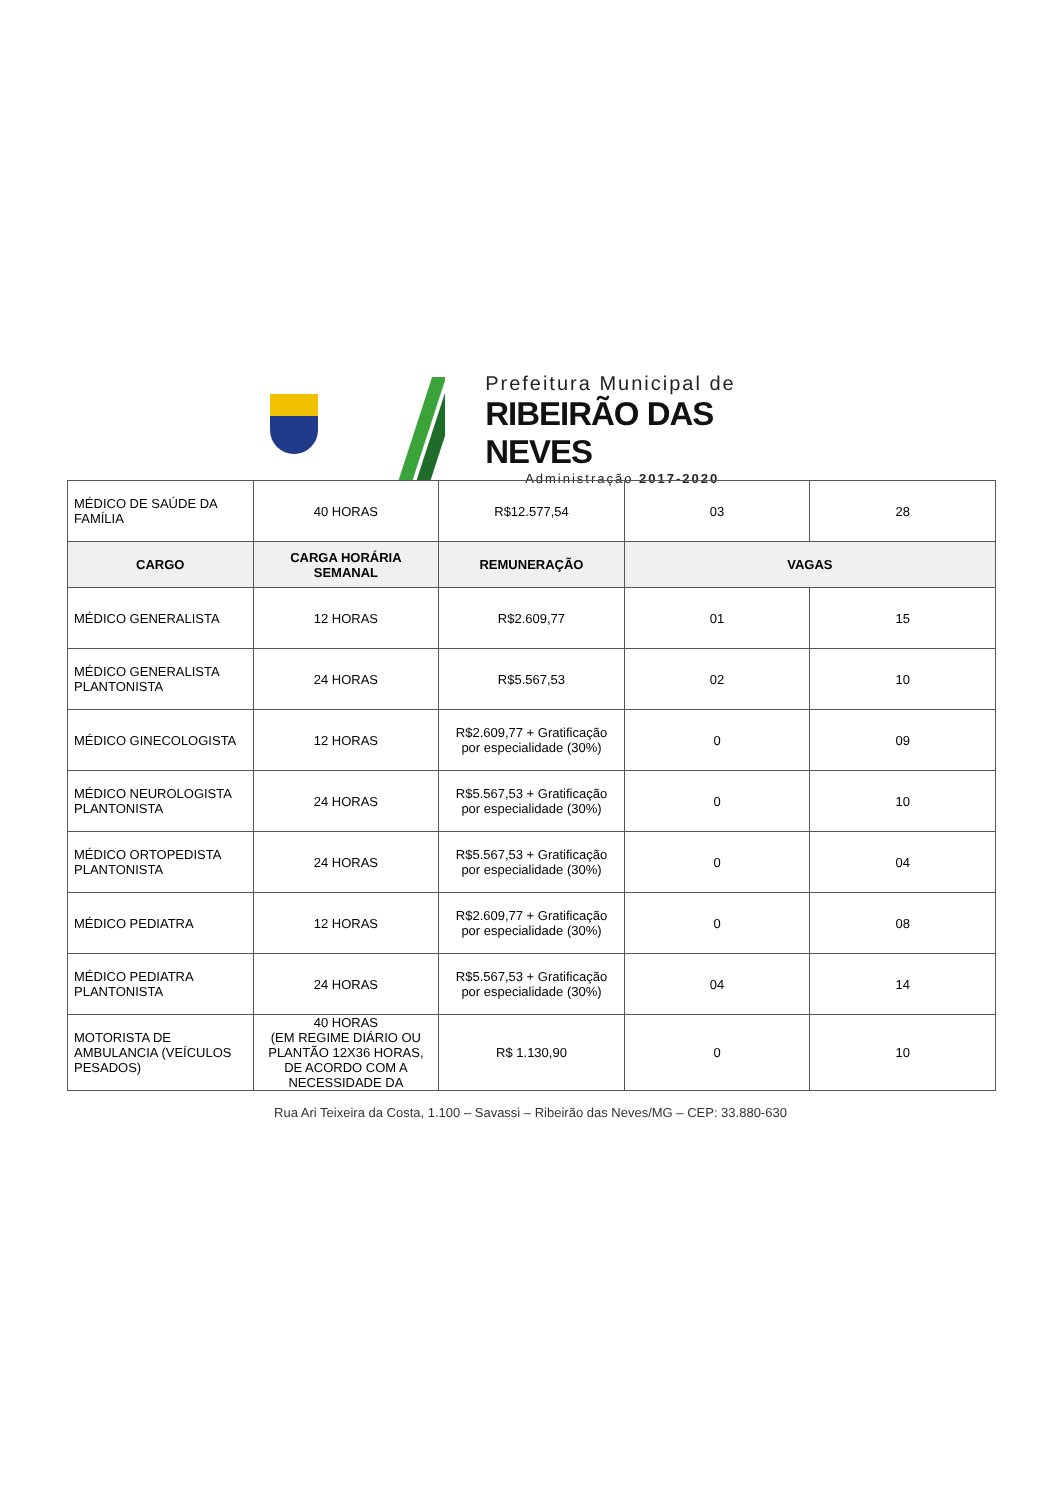Prefeitura Municipal de
RIBEIRÃO DAS NEVES
Administração 2017-2020
| MÉDICO DE SAÚDE DA FAMÍLIA | 40 HORAS | R$12.577,54 | 03 | 28 |
| CARGO | CARGA HORÁRIA SEMANAL | REMUNERAÇÃO | VAGAS | |
| MÉDICO GENERALISTA | 12 HORAS | R$2.609,77 | 01 | 15 |
| MÉDICO GENERALISTA PLANTONISTA | 24 HORAS | R$5.567,53 | 02 | 10 |
| MÉDICO GINECOLOGISTA | 12 HORAS | R$2.609,77 + Gratificação por especialidade (30%) | 0 | 09 |
| MÉDICO NEUROLOGISTA PLANTONISTA | 24 HORAS | R$5.567,53 + Gratificação por especialidade (30%) | 0 | 10 |
| MÉDICO ORTOPEDISTA PLANTONISTA | 24 HORAS | R$5.567,53 + Gratificação por especialidade (30%) | 0 | 04 |
| MÉDICO PEDIATRA | 12 HORAS | R$2.609,77 + Gratificação por especialidade (30%) | 0 | 08 |
| MÉDICO PEDIATRA PLANTONISTA | 24 HORAS | R$5.567,53 + Gratificação por especialidade (30%) | 04 | 14 |
| MOTORISTA DE AMBULANCIA (VEÍCULOS PESADOS) | 40 HORAS (EM REGIME DIÁRIO OU PLANTÃO 12X36 HORAS, DE ACORDO COM A NECESSIDADE DA | R$ 1.130,90 | 0 | 10 |
Rua Ari Teixeira da Costa, 1.100 – Savassi – Ribeirão das Neves/MG – CEP: 33.880-630